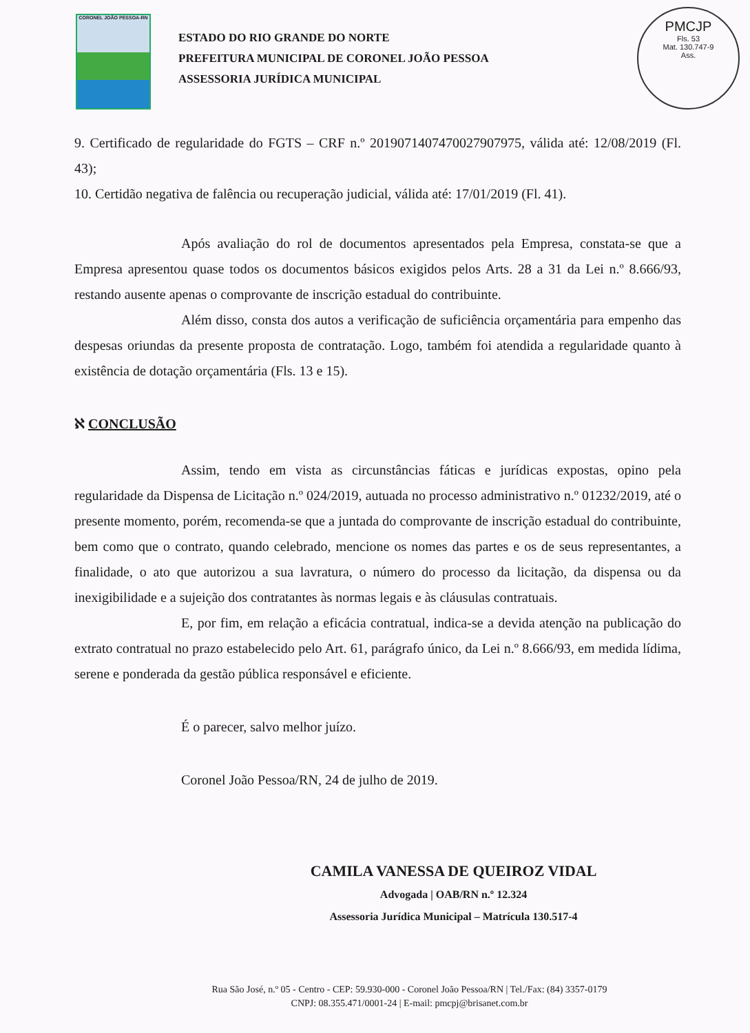CORONEL JOÃO PESSOA-RN
ESTADO DO RIO GRANDE DO NORTE
PREFEITURA MUNICIPAL DE CORONEL JOÃO PESSOA
ASSESSORIA JURÍDICA MUNICIPAL
PMCJP
Fls. 53
Mat. 130.747-9
Ass.
9. Certificado de regularidade do FGTS – CRF n.º 2019071407470027907975, válida até: 12/08/2019 (Fl. 43);
10. Certidão negativa de falência ou recuperação judicial, válida até: 17/01/2019 (Fl. 41).
Após avaliação do rol de documentos apresentados pela Empresa, constata-se que a Empresa apresentou quase todos os documentos básicos exigidos pelos Arts. 28 a 31 da Lei n.º 8.666/93, restando ausente apenas o comprovante de inscrição estadual do contribuinte.
Além disso, consta dos autos a verificação de suficiência orçamentária para empenho das despesas oriundas da presente proposta de contratação. Logo, também foi atendida a regularidade quanto à existência de dotação orçamentária (Fls. 13 e 15).
ℵ CONCLUSÃO
Assim, tendo em vista as circunstâncias fáticas e jurídicas expostas, opino pela regularidade da Dispensa de Licitação n.º 024/2019, autuada no processo administrativo n.º 01232/2019, até o presente momento, porém, recomenda-se que a juntada do comprovante de inscrição estadual do contribuinte, bem como que o contrato, quando celebrado, mencione os nomes das partes e os de seus representantes, a finalidade, o ato que autorizou a sua lavratura, o número do processo da licitação, da dispensa ou da inexigibilidade e a sujeição dos contratantes às normas legais e às cláusulas contratuais.
E, por fim, em relação a eficácia contratual, indica-se a devida atenção na publicação do extrato contratual no prazo estabelecido pelo Art. 61, parágrafo único, da Lei n.º 8.666/93, em medida lídima, serene e ponderada da gestão pública responsável e eficiente.
É o parecer, salvo melhor juízo.
Coronel João Pessoa/RN, 24 de julho de 2019.
CAMILA VANESSA DE QUEIROZ VIDAL
Advogada | OAB/RN n.º 12.324
Assessoria Jurídica Municipal – Matrícula 130.517-4
Rua São José, n.º 05 - Centro - CEP: 59.930-000 - Coronel João Pessoa/RN | Tel./Fax: (84) 3357-0179
CNPJ: 08.355.471/0001-24 | E-mail: pmcpj@brisanet.com.br